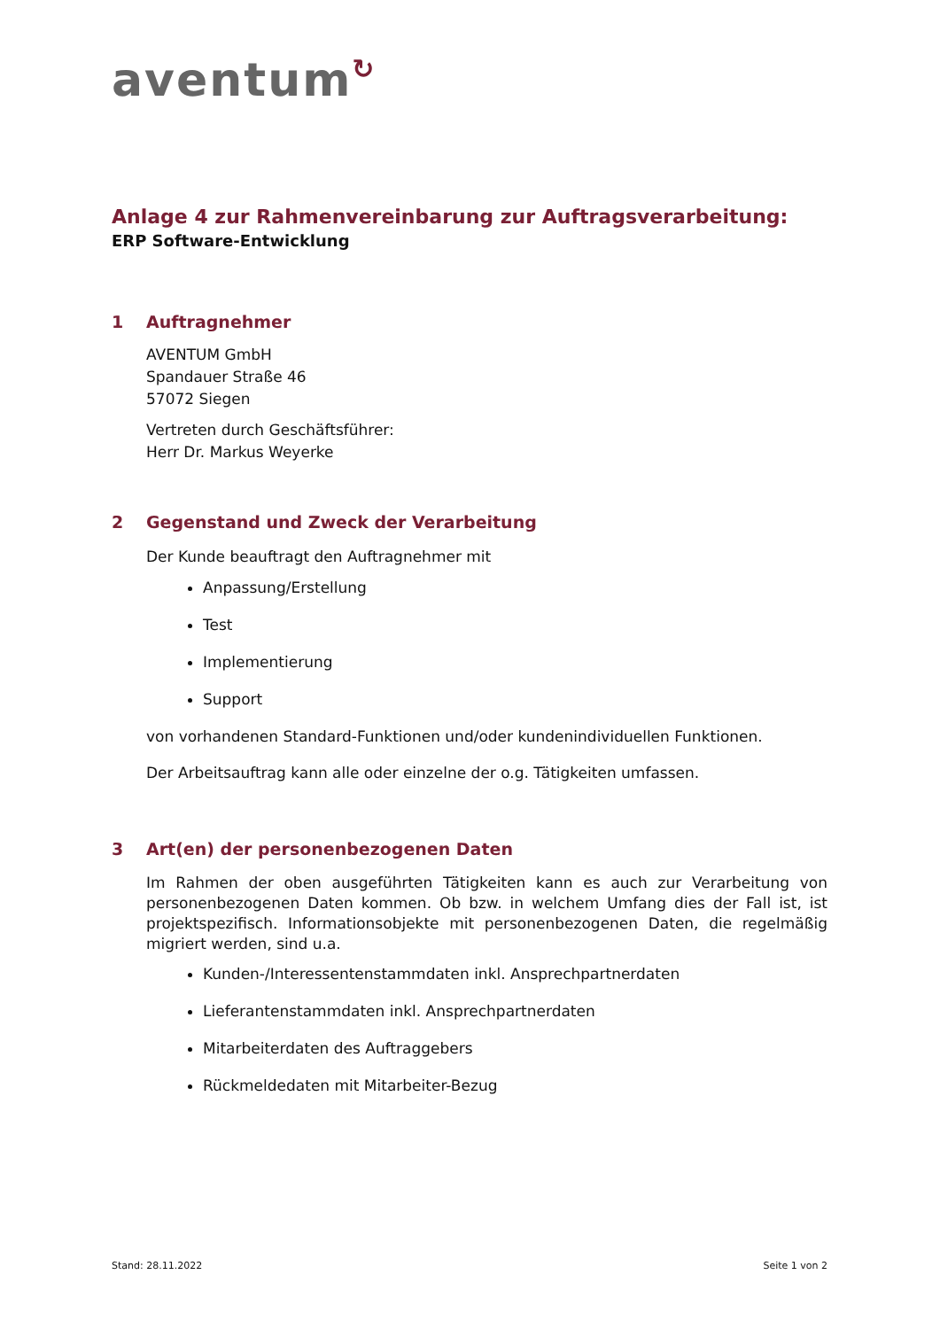aventum↻
Anlage 4 zur Rahmenvereinbarung zur Auftragsverarbeitung:
ERP Software-Entwicklung
1 Auftragnehmer
AVENTUM GmbH
Spandauer Straße 46
57072 Siegen
Vertreten durch Geschäftsführer:
Herr Dr. Markus Weyerke
2 Gegenstand und Zweck der Verarbeitung
Der Kunde beauftragt den Auftragnehmer mit
Anpassung/Erstellung
Test
Implementierung
Support
von vorhandenen Standard-Funktionen und/oder kundenindividuellen Funktionen.
Der Arbeitsauftrag kann alle oder einzelne der o.g. Tätigkeiten umfassen.
3 Art(en) der personenbezogenen Daten
Im Rahmen der oben ausgeführten Tätigkeiten kann es auch zur Verarbeitung von personenbezogenen Daten kommen. Ob bzw. in welchem Umfang dies der Fall ist, ist projektspezifisch. Informationsobjekte mit personenbezogenen Daten, die regelmäßig migriert werden, sind u.a.
Kunden-/Interessentenstammdaten inkl. Ansprechpartnerdaten
Lieferantenstammdaten inkl. Ansprechpartnerdaten
Mitarbeiterdaten des Auftraggebers
Rückmeldedaten mit Mitarbeiter-Bezug
Stand: 28.11.2022 Seite 1 von 2